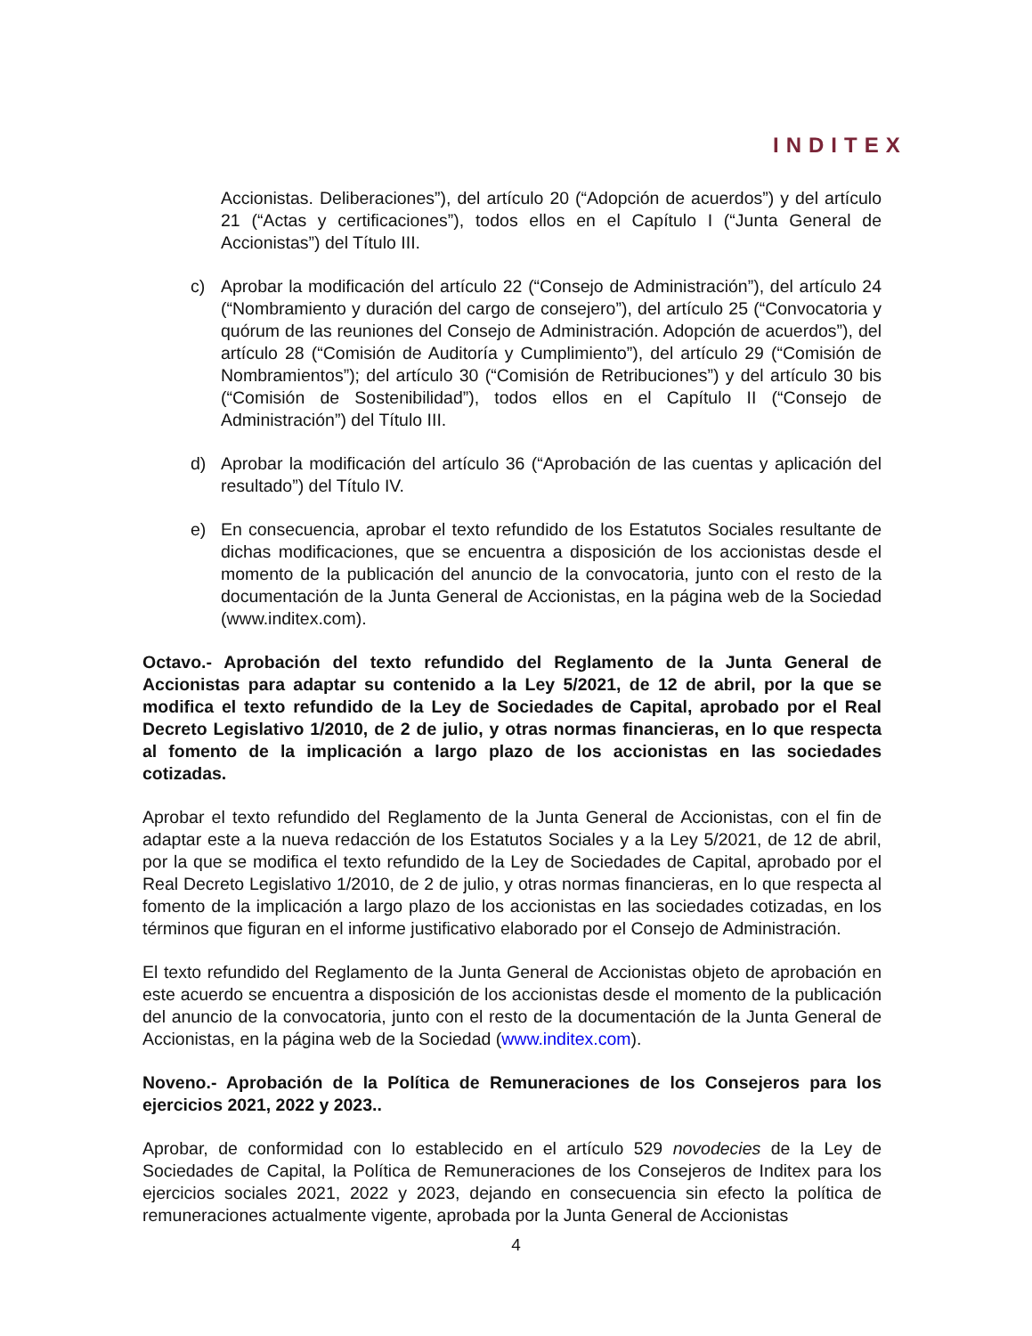INDITEX
Accionistas. Deliberaciones”), del artículo 20 (“Adopción de acuerdos”) y del artículo 21 (“Actas y certificaciones”), todos ellos en el Capítulo I (“Junta General de Accionistas”) del Título III.
c) Aprobar la modificación del artículo 22 (“Consejo de Administración”), del artículo 24 (“Nombramiento y duración del cargo de consejero”), del artículo 25 (“Convocatoria y quórum de las reuniones del Consejo de Administración. Adopción de acuerdos”), del artículo 28 (“Comisión de Auditoría y Cumplimiento”), del artículo 29 (“Comisión de Nombramientos”); del artículo 30 (“Comisión de Retribuciones”) y del artículo 30 bis (“Comisión de Sostenibilidad”), todos ellos en el Capítulo II (“Consejo de Administración”) del Título III.
d) Aprobar la modificación del artículo 36 (“Aprobación de las cuentas y aplicación del resultado”) del Título IV.
e) En consecuencia, aprobar el texto refundido de los Estatutos Sociales resultante de dichas modificaciones, que se encuentra a disposición de los accionistas desde el momento de la publicación del anuncio de la convocatoria, junto con el resto de la documentación de la Junta General de Accionistas, en la página web de la Sociedad (www.inditex.com).
Octavo.- Aprobación del texto refundido del Reglamento de la Junta General de Accionistas para adaptar su contenido a la Ley 5/2021, de 12 de abril, por la que se modifica el texto refundido de la Ley de Sociedades de Capital, aprobado por el Real Decreto Legislativo 1/2010, de 2 de julio, y otras normas financieras, en lo que respecta al fomento de la implicación a largo plazo de los accionistas en las sociedades cotizadas.
Aprobar el texto refundido del Reglamento de la Junta General de Accionistas, con el fin de adaptar este a la nueva redacción de los Estatutos Sociales y a la Ley 5/2021, de 12 de abril, por la que se modifica el texto refundido de la Ley de Sociedades de Capital, aprobado por el Real Decreto Legislativo 1/2010, de 2 de julio, y otras normas financieras, en lo que respecta al fomento de la implicación a largo plazo de los accionistas en las sociedades cotizadas, en los términos que figuran en el informe justificativo elaborado por el Consejo de Administración.
El texto refundido del Reglamento de la Junta General de Accionistas objeto de aprobación en este acuerdo se encuentra a disposición de los accionistas desde el momento de la publicación del anuncio de la convocatoria, junto con el resto de la documentación de la Junta General de Accionistas, en la página web de la Sociedad (www.inditex.com).
Noveno.- Aprobación de la Política de Remuneraciones de los Consejeros para los ejercicios 2021, 2022 y 2023..
Aprobar, de conformidad con lo establecido en el artículo 529 novodecies de la Ley de Sociedades de Capital, la Política de Remuneraciones de los Consejeros de Inditex para los ejercicios sociales 2021, 2022 y 2023, dejando en consecuencia sin efecto la política de remuneraciones actualmente vigente, aprobada por la Junta General de Accionistas
4